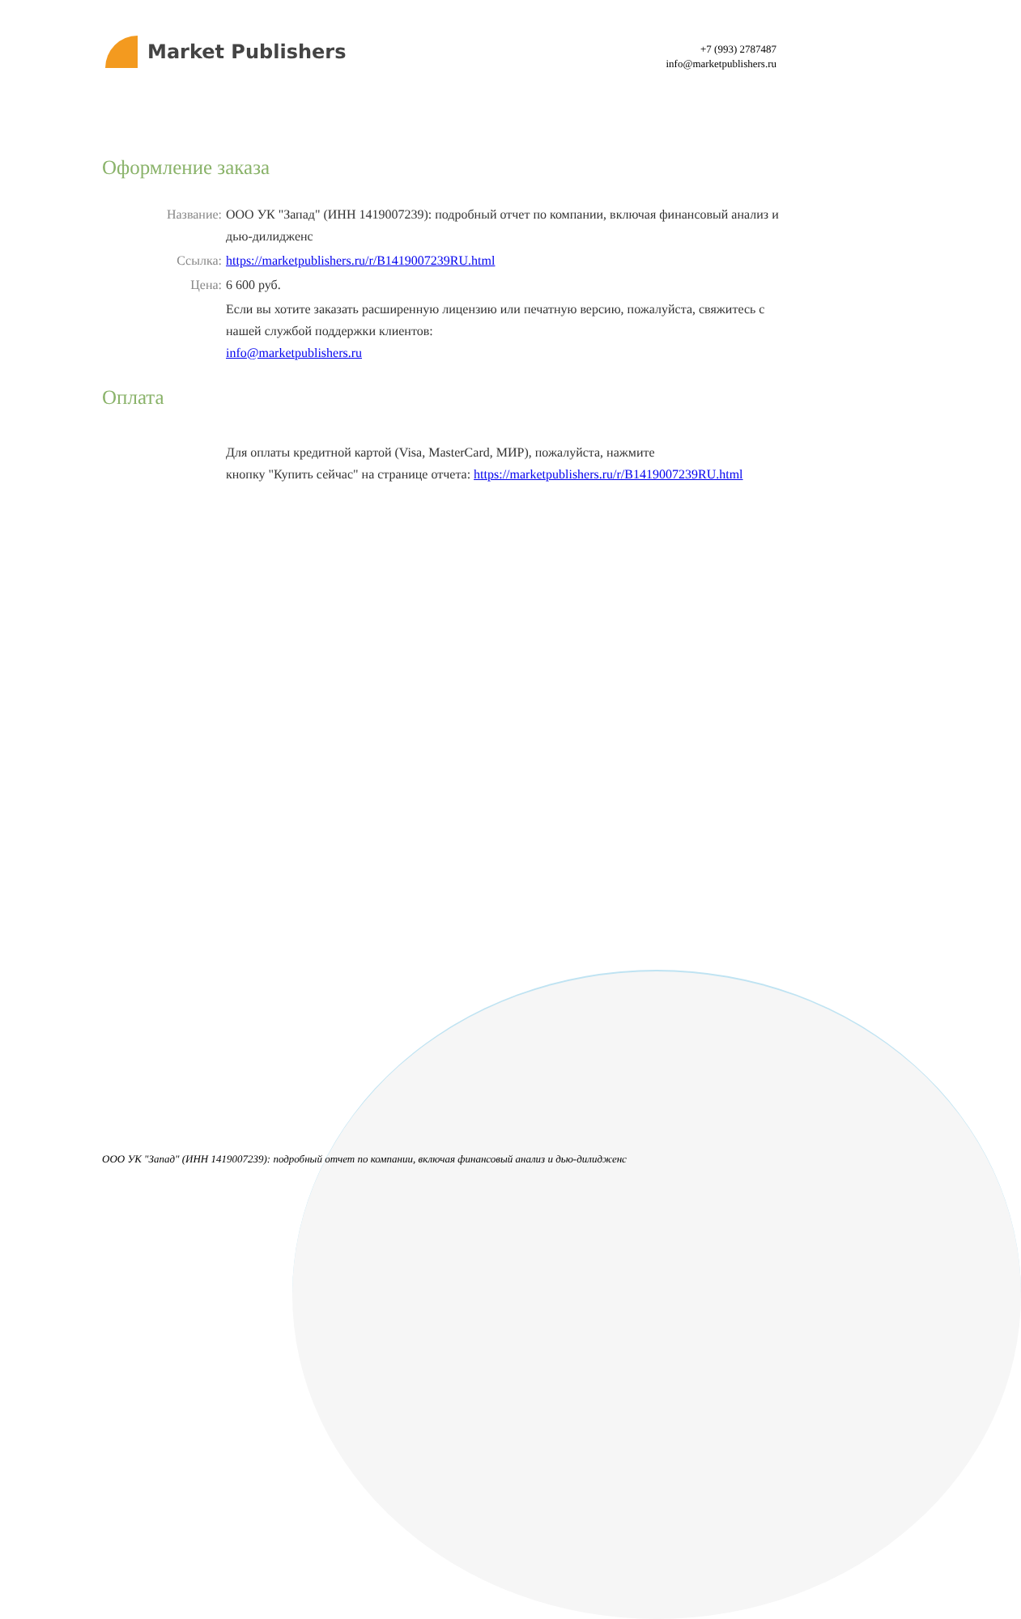Market Publishers
+7 (993) 2787487
info@marketpublishers.ru
Оформление заказа
Название: ООО УК "Запад" (ИНН 1419007239): подробный отчет по компании, включая финансовый анализ и дью-дилидженс
Ссылка: https://marketpublishers.ru/r/B1419007239RU.html
Цена: 6 600 руб.
Если вы хотите заказать расширенную лицензию или печатную версию, пожалуйста, свяжитесь с нашей службой поддержки клиентов:
info@marketpublishers.ru
Оплата
Для оплаты кредитной картой (Visa, MasterCard, МИР), пожалуйста, нажмите
кнопку "Купить сейчас" на странице отчета: https://marketpublishers.ru/r/B1419007239RU.html
ООО УК "Запад" (ИНН 1419007239): подробный отчет по компании, включая финансовый анализ и дью-дилидженс